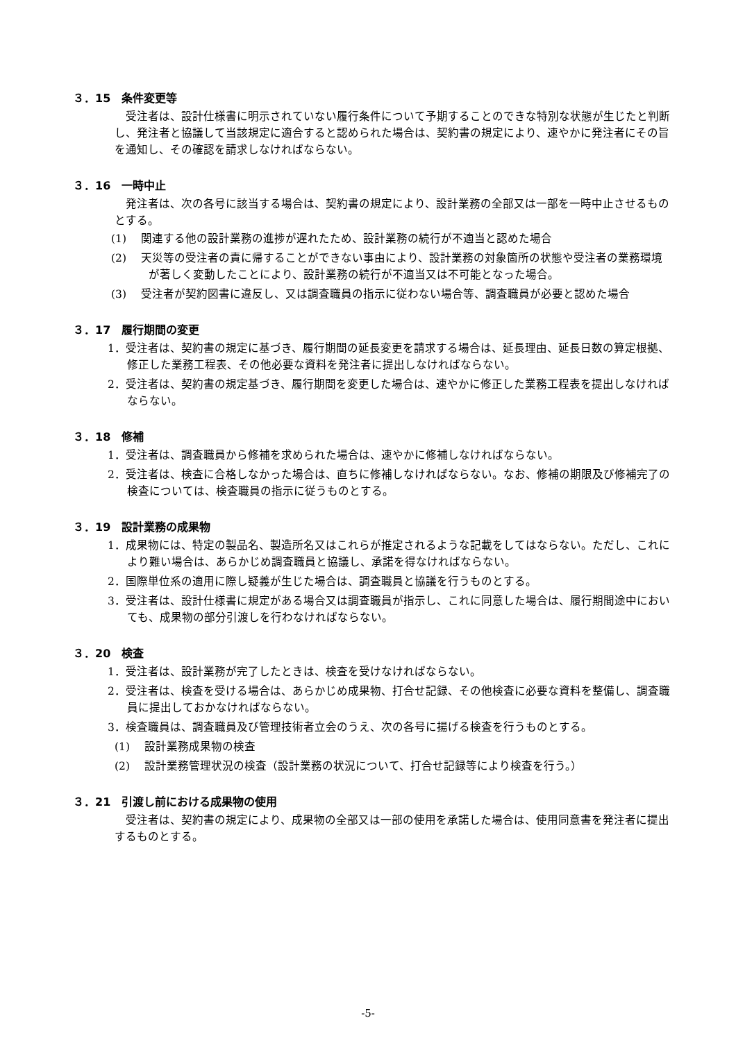３．15　条件変更等
受注者は、設計仕様書に明示されていない履行条件について予期することのできな特別な状態が生じたと判断し、発注者と協議して当該規定に適合すると認められた場合は、契約書の規定により、速やかに発注者にその旨を通知し、その確認を請求しなければならない。
３．16　一時中止
発注者は、次の各号に該当する場合は、契約書の規定により、設計業務の全部又は一部を一時中止させるものとする。
(1)　 関連する他の設計業務の進捗が遅れたため、設計業務の続行が不適当と認めた場合
(2)　 天災等の受注者の責に帰することができない事由により、設計業務の対象箇所の状態や受注者の業務環境が著しく変動したことにより、設計業務の続行が不適当又は不可能となった場合。
(3)　 受注者が契約図書に違反し、又は調査職員の指示に従わない場合等、調査職員が必要と認めた場合
３．17　履行期間の変更
1．受注者は、契約書の規定に基づき、履行期間の延長変更を請求する場合は、延長理由、延長日数の算定根拠、修正した業務工程表、その他必要な資料を発注者に提出しなければならない。
2．受注者は、契約書の規定基づき、履行期間を変更した場合は、速やかに修正した業務工程表を提出しなければならない。
３．18　修補
1．受注者は、調査職員から修補を求められた場合は、速やかに修補しなければならない。
2．受注者は、検査に合格しなかった場合は、直ちに修補しなければならない。なお、修補の期限及び修補完了の検査については、検査職員の指示に従うものとする。
３．19　設計業務の成果物
1．成果物には、特定の製品名、製造所名又はこれらが推定されるような記載をしてはならない。ただし、これにより難い場合は、あらかじめ調査職員と協議し、承諾を得なければならない。
2．国際単位系の適用に際し疑義が生じた場合は、調査職員と協議を行うものとする。
3．受注者は、設計仕様書に規定がある場合又は調査職員が指示し、これに同意した場合は、履行期間途中においても、成果物の部分引渡しを行わなければならない。
３．20　検査
1．受注者は、設計業務が完了したときは、検査を受けなければならない。
2．受注者は、検査を受ける場合は、あらかじめ成果物、打合せ記録、その他検査に必要な資料を整備し、調査職員に提出しておかなければならない。
3．検査職員は、調査職員及び管理技術者立会のうえ、次の各号に揚げる検査を行うものとする。
(1)　 設計業務成果物の検査
(2)　 設計業務管理状況の検査（設計業務の状況について、打合せ記録等により検査を行う。）
３．21　引渡し前における成果物の使用
受注者は、契約書の規定により、成果物の全部又は一部の使用を承諾した場合は、使用同意書を発注者に提出するものとする。
-5-